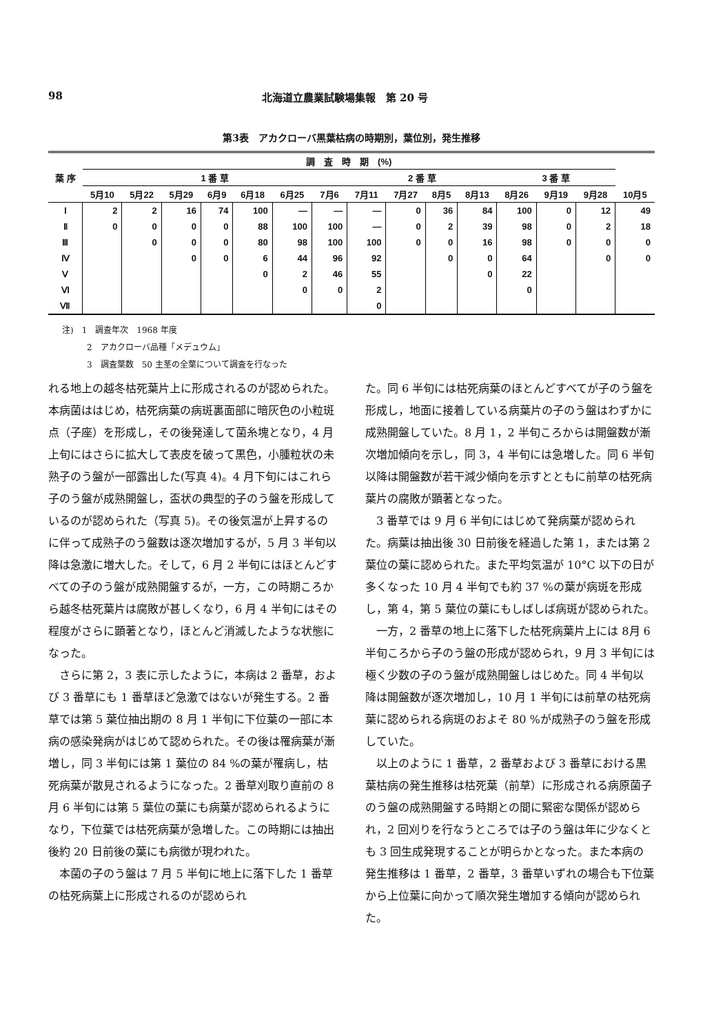98 北海道立農業試験場集報　第 20 号
第3表　アカクローバ黒葉枯病の時期別，葉位別，発生推移
| 葉 序 | 調 査 時 期 (%) | | | | | | | | | | | | | | |
| --- | --- | --- | --- | --- | --- | --- | --- | --- | --- | --- | --- | --- | --- | --- | --- |
| | 1 番 草 | | | | | | | 2 番 草 | | | | 3 番 草 | | | |
| | 5月10 | 5月22 | 5月29 | 6月9 | 6月18 | 6月25 | 7月6 | 7月11 | 7月27 | 8月5 | 8月13 | 8月26 | 9月19 | 9月28 | 10月5 |
| Ⅰ | 2 | 2 | 16 | 74 | 100 | — | — | — | 0 | 36 | 84 | 100 | 0 | 12 | 49 |
| Ⅱ | 0 | 0 | 0 | 0 | 88 | 100 | 100 | — | 0 | 2 | 39 | 98 | 0 | 2 | 18 |
| Ⅲ | | 0 | 0 | 0 | 80 | 98 | 100 | 100 | 0 | 0 | 16 | 98 | 0 | 0 | 0 |
| Ⅳ | | | 0 | 0 | 6 | 44 | 96 | 92 | | 0 | 0 | 64 | | 0 | 0 |
| Ⅴ | | | | | 0 | 2 | 46 | 55 | | | 0 | 22 | | | |
| Ⅵ | | | | | | 0 | 0 | 2 | | | | 0 | | | |
| Ⅶ | | | | | | | | 0 | | | | | | | |
注)　1　調査年次　1968 年度
　　　2　アカクローバ品種「メデュウム」
　　　3　調査葉数　50 主茎の全葉について調査を行なった
れる地上の越冬枯死葉片上に形成されるのが認められた。本病菌ははじめ，枯死病葉の病斑裏面部に暗灰色の小粒斑点（子座）を形成し，その後発達して菌糸塊となり，4 月上旬にはさらに拡大して表皮を破って黒色，小腫粒状の未熟子のう盤が一部露出した(写真 4)。4 月下旬にはこれら子のう盤が成熟開盤し，盃状の典型的子のう盤を形成しているのが認められた（写真 5)。その後気温が上昇するのに伴って成熟子のう盤数は逐次増加するが，5 月 3 半旬以降は急激に増大した。そして，6 月 2 半旬にはほとんどすべての子のう盤が成熟開盤するが，一方，この時期ころから越冬枯死葉片は腐敗が甚しくなり，6 月 4 半旬にはその程度がさらに顕著となり，ほとんど消滅したような状態になった。
さらに第 2，3 表に示したように，本病は 2 番草，および 3 番草にも 1 番草ほど急激ではないが発生する。2 番草では第 5 葉位抽出期の 8 月 1 半旬に下位葉の一部に本病の感染発病がはじめて認められた。その後は罹病葉が漸増し，同 3 半旬には第 1 葉位の 84 %の葉が罹病し，枯死病葉が散見されるようになった。2 番草刈取り直前の 8 月 6 半旬には第 5 葉位の葉にも病葉が認められるようになり，下位葉では枯死病葉が急増した。この時期には抽出後約 20 日前後の葉にも病徴が現われた。
本菌の子のう盤は 7 月 5 半旬に地上に落下した 1 番草の枯死病葉上に形成されるのが認められ
た。同 6 半旬には枯死病葉のほとんどすべてが子のう盤を形成し，地面に接着している病葉片の子のう盤はわずかに成熟開盤していた。8 月 1，2 半旬ころからは開盤数が漸次増加傾向を示し，同 3，4 半旬には急増した。同 6 半旬以降は開盤数が若干減少傾向を示すとともに前草の枯死病葉片の腐敗が顕著となった。
3 番草では 9 月 6 半旬にはじめて発病葉が認められた。病葉は抽出後 30 日前後を経過した第 1，または第 2 葉位の葉に認められた。また平均気温が 10°C 以下の日が多くなった 10 月 4 半旬でも約 37 %の葉が病斑を形成し，第 4，第 5 葉位の葉にもしばしば病斑が認められた。
一方，2 番草の地上に落下した枯死病葉片上には 8月 6半旬ころから子のう盤の形成が認められ，9 月 3 半旬には極く少数の子のう盤が成熟開盤しはじめた。同 4 半旬以降は開盤数が逐次増加し，10 月 1 半旬には前草の枯死病葉に認められる病斑のおよそ 80 %が成熟子のう盤を形成していた。
以上のように 1 番草，2 番草および 3 番草における黒葉枯病の発生推移は枯死葉（前草）に形成される病原菌子のう盤の成熟開盤する時期との間に緊密な関係が認められ，2 回刈りを行なうところでは子のう盤は年に少なくとも 3 回生成発現することが明らかとなった。また本病の発生推移は 1 番草，2 番草，3 番草いずれの場合も下位葉から上位葉に向かって順次発生増加する傾向が認められた。